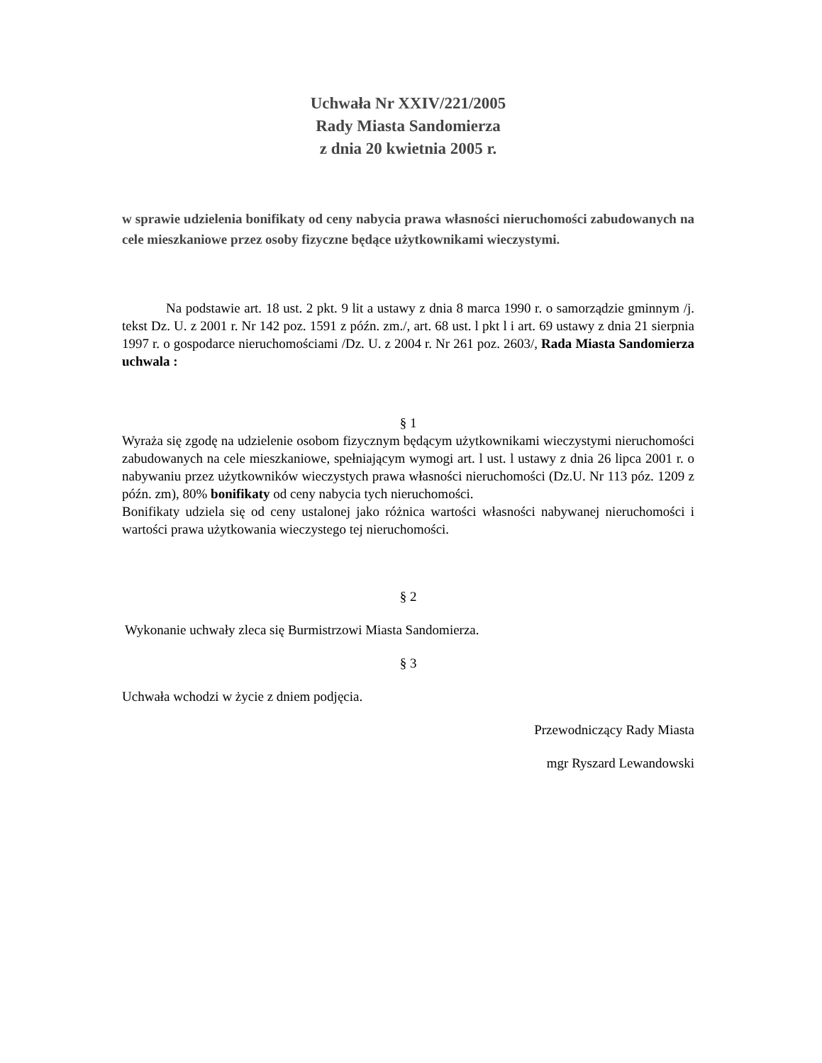Uchwała Nr XXIV/221/2005
Rady Miasta Sandomierza
z dnia 20 kwietnia 2005 r.
w sprawie udzielenia bonifikaty od ceny nabycia prawa własności nieruchomości zabudowanych na cele mieszkaniowe przez osoby fizyczne będące użytkownikami wieczystymi.
Na podstawie art. 18 ust. 2 pkt. 9 lit a ustawy z dnia 8 marca 1990 r. o samorządzie gminnym /j. tekst Dz. U. z 2001 r. Nr 142 poz. 1591 z późn. zm./, art. 68 ust. l pkt l i art. 69 ustawy z dnia 21 sierpnia 1997 r. o gospodarce nieruchomościami /Dz. U. z 2004 r. Nr 261 poz. 2603/, Rada Miasta Sandomierza uchwala :
§ 1
Wyraża się zgodę na udzielenie osobom fizycznym będącym użytkownikami wieczystymi nieruchomości zabudowanych na cele mieszkaniowe, spełniającym wymogi art. l ust. l ustawy z dnia 26 lipca 2001 r. o nabywaniu przez użytkowników wieczystych prawa własności nieruchomości (Dz.U. Nr 113 póz. 1209 z późn. zm), 80% bonifikaty od ceny nabycia tych nieruchomości.
Bonifikaty udziela się od ceny ustalonej jako różnica wartości własności nabywanej nieruchomości i wartości prawa użytkowania wieczystego tej nieruchomości.
§ 2
Wykonanie uchwały zleca się Burmistrzowi Miasta Sandomierza.
§ 3
Uchwała wchodzi w życie z dniem podjęcia.
Przewodniczący Rady Miasta
mgr Ryszard Lewandowski